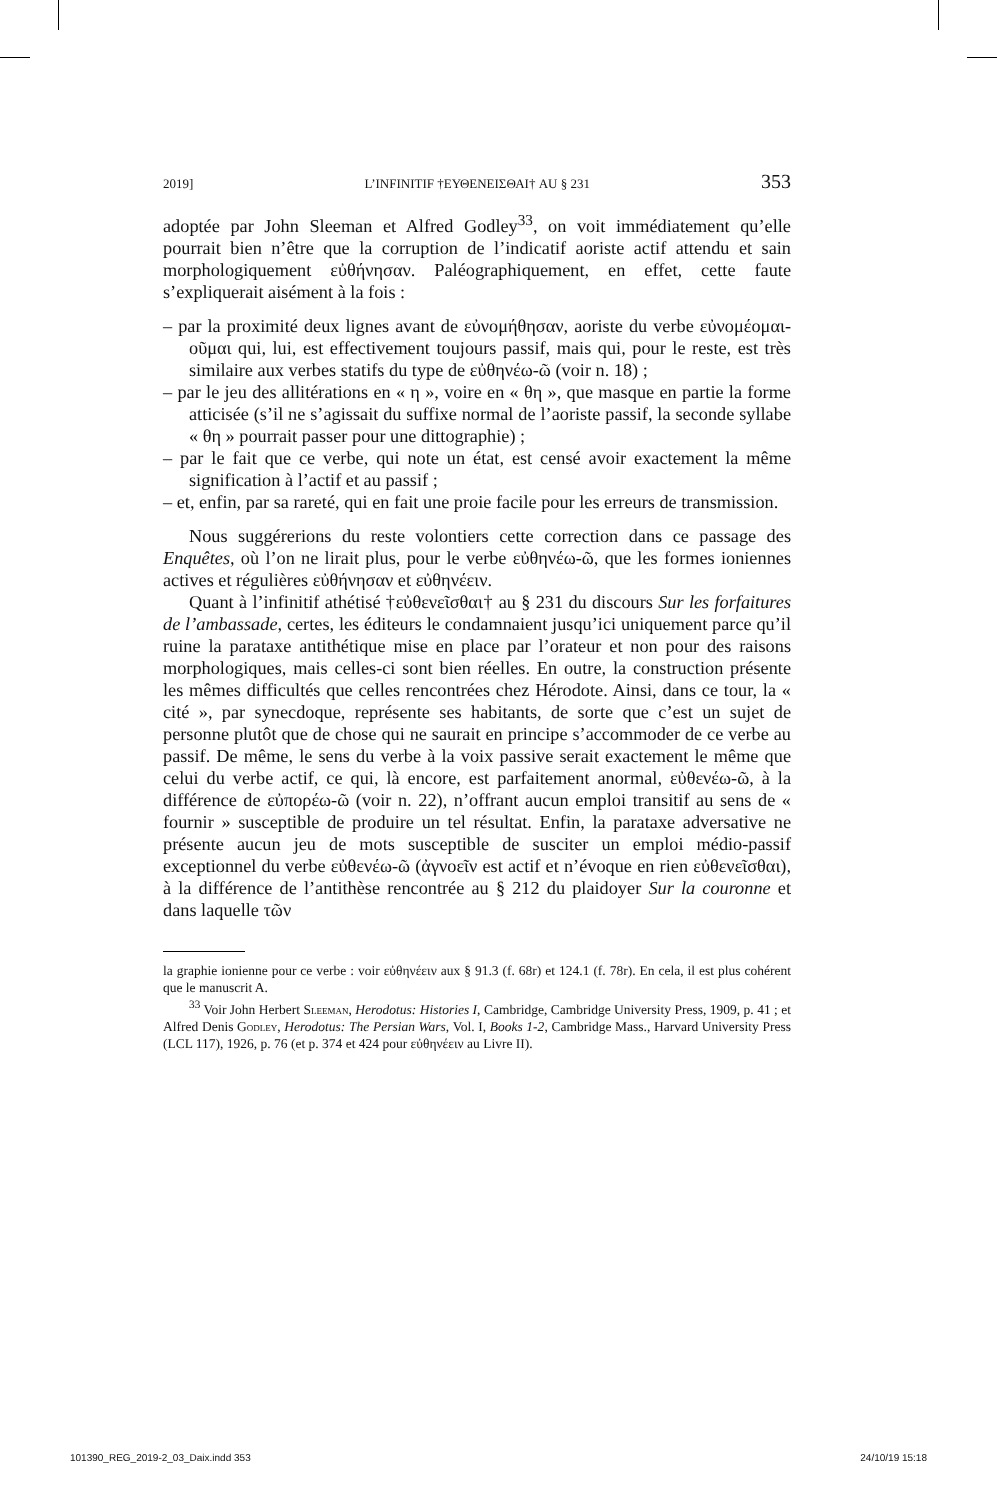2019] L’INFINITIF †ΕΥΘΕΝΕΙΣΘΑΙ† AU § 231 353
adoptée par John Sleeman et Alfred Godley<sup>33</sup>, on voit immédiatement qu’elle pourrait bien n’être que la corruption de l’indicatif aoriste actif attendu et sain morphologiquement εὐθήνησαν. Paléographiquement, en effet, cette faute s’expliquerait aisément à la fois :
– par la proximité deux lignes avant de εὐνομήθησαν, aoriste du verbe εὐνομέομαι-οῦμαι qui, lui, est effectivement toujours passif, mais qui, pour le reste, est très similaire aux verbes statifs du type de εὐθηνέω-ῶ (voir n. 18) ;
– par le jeu des allitérations en « η », voire en « θη », que masque en partie la forme atticisée (s’il ne s’agissait du suffixe normal de l’aoriste passif, la seconde syllabe « θη » pourrait passer pour une dittographie) ;
– par le fait que ce verbe, qui note un état, est censé avoir exactement la même signification à l’actif et au passif ;
– et, enfin, par sa rareté, qui en fait une proie facile pour les erreurs de transmission.
Nous suggérerions du reste volontiers cette correction dans ce passage des Enquêtes, où l’on ne lirait plus, pour le verbe εὐθηνέω-ῶ, que les formes ioniennes actives et régulières εὐθήνησαν et εὐθηνέειν.
Quant à l’infinitif athétisé †εὐθενεῖσθαι† au § 231 du discours Sur les forfaitures de l’ambassade, certes, les éditeurs le condamnaient jusqu’ici uniquement parce qu’il ruine la parataxe antithétique mise en place par l’orateur et non pour des raisons morphologiques, mais celles-ci sont bien réelles. En outre, la construction présente les mêmes difficultés que celles rencontrées chez Hérodote. Ainsi, dans ce tour, la « cité », par synecdoque, représente ses habitants, de sorte que c’est un sujet de personne plutôt que de chose qui ne saurait en principe s’accommoder de ce verbe au passif. De même, le sens du verbe à la voix passive serait exactement le même que celui du verbe actif, ce qui, là encore, est parfaitement anormal, εὐθενέω-ῶ, à la différence de εὐπορέω-ῶ (voir n. 22), n’offrant aucun emploi transitif au sens de « fournir » susceptible de produire un tel résultat. Enfin, la parataxe adversative ne présente aucun jeu de mots susceptible de susciter un emploi médio-passif exceptionnel du verbe εὐθενέω-ῶ (ἀγνοεῖν est actif et n’évoque en rien εὐθενεῖσθαι), à la différence de l’antithèse rencontrée au § 212 du plaidoyer Sur la couronne et dans laquelle τῶν
la graphie ionienne pour ce verbe : voir εὐθηνέειν aux § 91.3 (f. 68r) et 124.1 (f. 78r). En cela, il est plus cohérent que le manuscrit A.
<sup>33</sup> Voir John Herbert Sleeman, Herodotus: Histories I, Cambridge, Cambridge University Press, 1909, p. 41 ; et Alfred Denis Godley, Herodotus: The Persian Wars, Vol. I, Books 1-2, Cambridge Mass., Harvard University Press (LCL 117), 1926, p. 76 (et p. 374 et 424 pour εὐθηνέειν au Livre II).
101390_REG_2019-2_03_Daix.indd 353 24/10/19 15:18